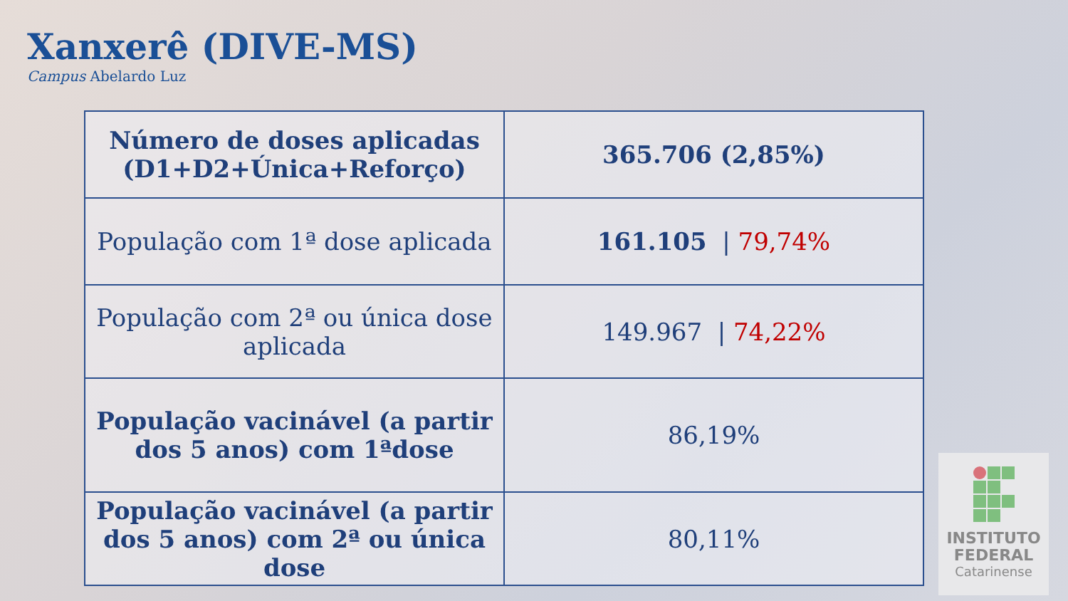Xanxerê (DIVE-MS)
Campus Abelardo Luz
| Número de doses aplicadas (D1+D2+Única+Reforço) | 365.706 (2,85%) |
| População com 1ª dose aplicada | 161.105 / 79,74% |
| População com 2ª ou única dose aplicada | 149.967 / 74,22% |
| População vacinável (a partir dos 5 anos) com 1ªdose | 86,19% |
| População vacinável (a partir dos 5 anos) com 2ª ou única dose | 80,11% |
INSTITUTO
FEDERAL
Catarinense